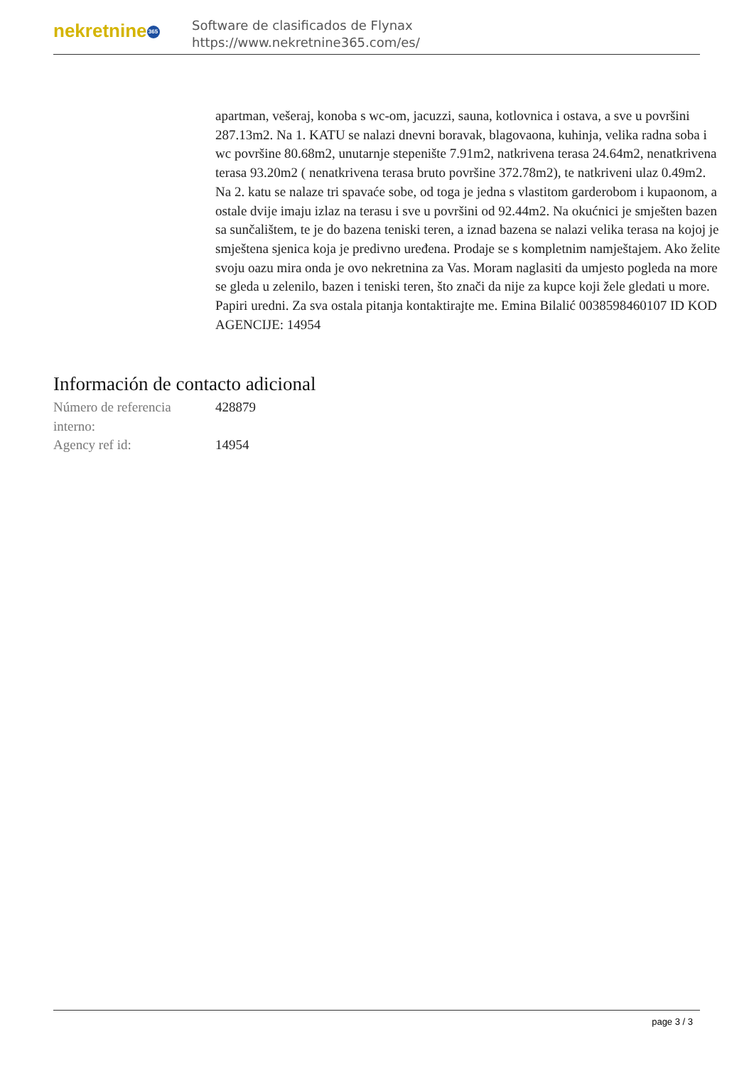nekretnine 365
Software de clasificados de Flynax
https://www.nekretnine365.com/es/
apartman, vešeraj, konoba s wc-om, jacuzzi, sauna, kotlovnica i ostava, a sve u površini 287.13m2. Na 1. KATU se nalazi dnevni boravak, blagovaona, kuhinja, velika radna soba i wc površine 80.68m2, unutarnje stepenište 7.91m2, natkrivena terasa 24.64m2, nenatkrivena terasa 93.20m2 ( nenatkrivena terasa bruto površine 372.78m2), te natkriveni ulaz 0.49m2. Na 2. katu se nalaze tri spavaće sobe, od toga je jedna s vlastitom garderobom i kupaonom, a ostale dvije imaju izlaz na terasu i sve u površini od 92.44m2. Na okućnici je smješten bazen sa sunčalištem, te je do bazena teniski teren, a iznad bazena se nalazi velika terasa na kojoj je smještena sjenica koja je predivno uređena. Prodaje se s kompletnim namještajem. Ako želite svoju oazu mira onda je ovo nekretnina za Vas. Moram naglasiti da umjesto pogleda na more se gleda u zelenilo, bazen i teniski teren, što znači da nije za kupce koji žele gledati u more. Papiri uredni. Za sva ostala pitanja kontaktirajte me. Emina Bilalić 0038598460107 ID KOD AGENCIJE: 14954
Información de contacto adicional
| Número de referencia interno: | 428879 |
| Agency ref id: | 14954 |
page 3 / 3